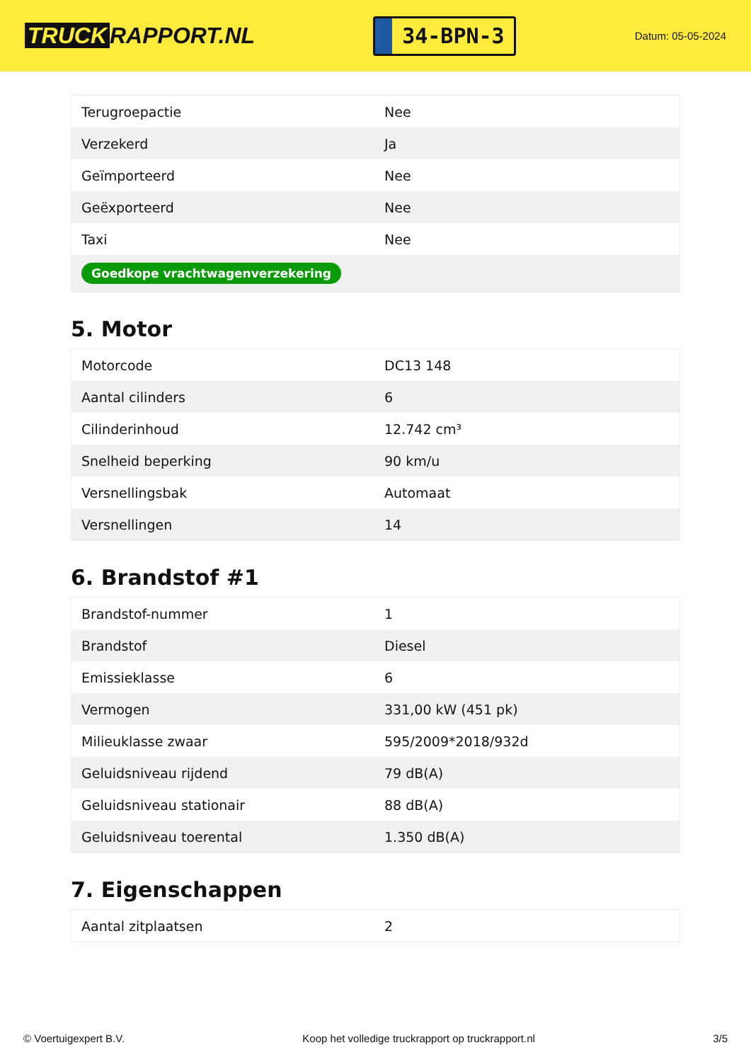TRUCK RAPPORT.NL
34-BPN-3
Datum: 05-05-2024
| Terugroepactie | Nee |
| Verzekerd | Ja |
| Geïmporteerd | Nee |
| Geëxporteerd | Nee |
| Taxi | Nee |
| Goedkope vrachtwagenverzekering | |
5. Motor
| Motorcode | DC13 148 |
| Aantal cilinders | 6 |
| Cilinderinhoud | 12.742 cm³ |
| Snelheid beperking | 90 km/u |
| Versnellingsbak | Automaat |
| Versnellingen | 14 |
6. Brandstof #1
| Brandstof-nummer | 1 |
| Brandstof | Diesel |
| Emissieklasse | 6 |
| Vermogen | 331,00 kW (451 pk) |
| Milieuklasse zwaar | 595/2009*2018/932d |
| Geluidsniveau rijdend | 79 dB(A) |
| Geluidsniveau stationair | 88 dB(A) |
| Geluidsniveau toerental | 1.350 dB(A) |
7. Eigenschappen
| Aantal zitplaatsen | 2 |
© Voertuigexpert B.V. Koop het volledige truckrapport op truckrapport.nl 3/5